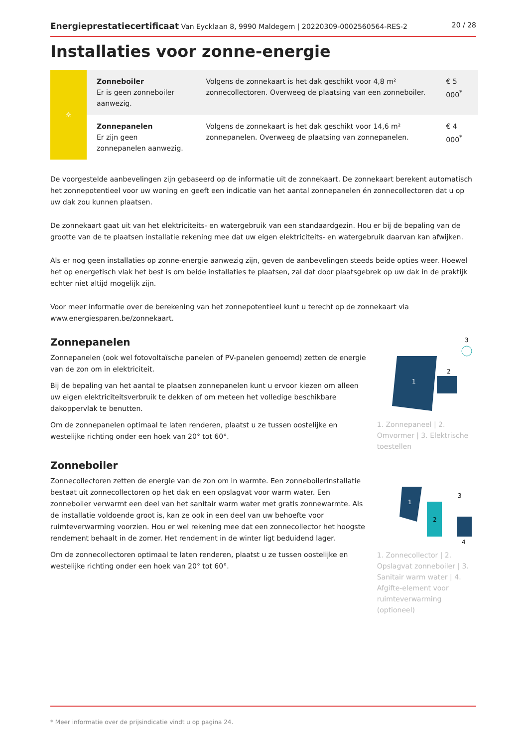Energieprestatiecertificaat Van Eycklaan 8, 9990 Maldegem | 20220309-0002560564-RES-2 20 / 28
Installaties voor zonne-energie
| ☼ | Zonneboiler Er is geen zonneboiler aanwezig. | Volgens de zonnekaart is het dak geschikt voor 4,8 m² zonnecollectoren. Overweeg de plaatsing van een zonneboiler. | € 5 000<sup>*</sup> |
| | Zonnepanelen Er zijn geen zonnepanelen aanwezig. | Volgens de zonnekaart is het dak geschikt voor 14,6 m² zonnepanelen. Overweeg de plaatsing van zonnepanelen. | € 4 000<sup>*</sup> |
De voorgestelde aanbevelingen zijn gebaseerd op de informatie uit de zonnekaart. De zonnekaart berekent automatisch het zonnepotentieel voor uw woning en geeft een indicatie van het aantal zonnepanelen én zonnecollectoren dat u op uw dak zou kunnen plaatsen.
De zonnekaart gaat uit van het elektriciteits- en watergebruik van een standaardgezin. Hou er bij de bepaling van de grootte van de te plaatsen installatie rekening mee dat uw eigen elektriciteits- en watergebruik daarvan kan afwijken.
Als er nog geen installaties op zonne-energie aanwezig zijn, geven de aanbevelingen steeds beide opties weer. Hoewel het op energetisch vlak het best is om beide installaties te plaatsen, zal dat door plaatsgebrek op uw dak in de praktijk echter niet altijd mogelijk zijn.
Voor meer informatie over de berekening van het zonnepotentieel kunt u terecht op de zonnekaart via www.energiesparen.be/zonnekaart.
Zonnepanelen
Zonnepanelen (ook wel fotovoltaïsche panelen of PV-panelen genoemd) zetten de energie van de zon om in elektriciteit.
Bij de bepaling van het aantal te plaatsen zonnepanelen kunt u ervoor kiezen om alleen uw eigen elektriciteitsverbruik te dekken of om meteen het volledige beschikbare dakoppervlak te benutten.
Om de zonnepanelen optimaal te laten renderen, plaatst u ze tussen oostelijke en westelijke richting onder een hoek van 20° tot 60°.
Zonneboiler
Zonnecollectoren zetten de energie van de zon om in warmte. Een zonneboilerinstallatie bestaat uit zonnecollectoren op het dak en een opslagvat voor warm water. Een zonneboiler verwarmt een deel van het sanitair warm water met gratis zonnewarmte. Als de installatie voldoende groot is, kan ze ook in een deel van uw behoefte voor ruimteverwarming voorzien. Hou er wel rekening mee dat een zonnecollector het hoogste rendement behaalt in de zomer. Het rendement in de winter ligt beduidend lager.
Om de zonnecollectoren optimaal te laten renderen, plaatst u ze tussen oostelijke en westelijke richting onder een hoek van 20° tot 60°.
1
2
3
1. Zonnepaneel | 2. Omvormer | 3. Elektrische toestellen
2
3
4
1
1. Zonnecollector | 2. Opslagvat zonneboiler | 3. Sanitair warm water | 4. Afgifte-element voor ruimteverwarming (optioneel)
* Meer informatie over de prijsindicatie vindt u op pagina 24.